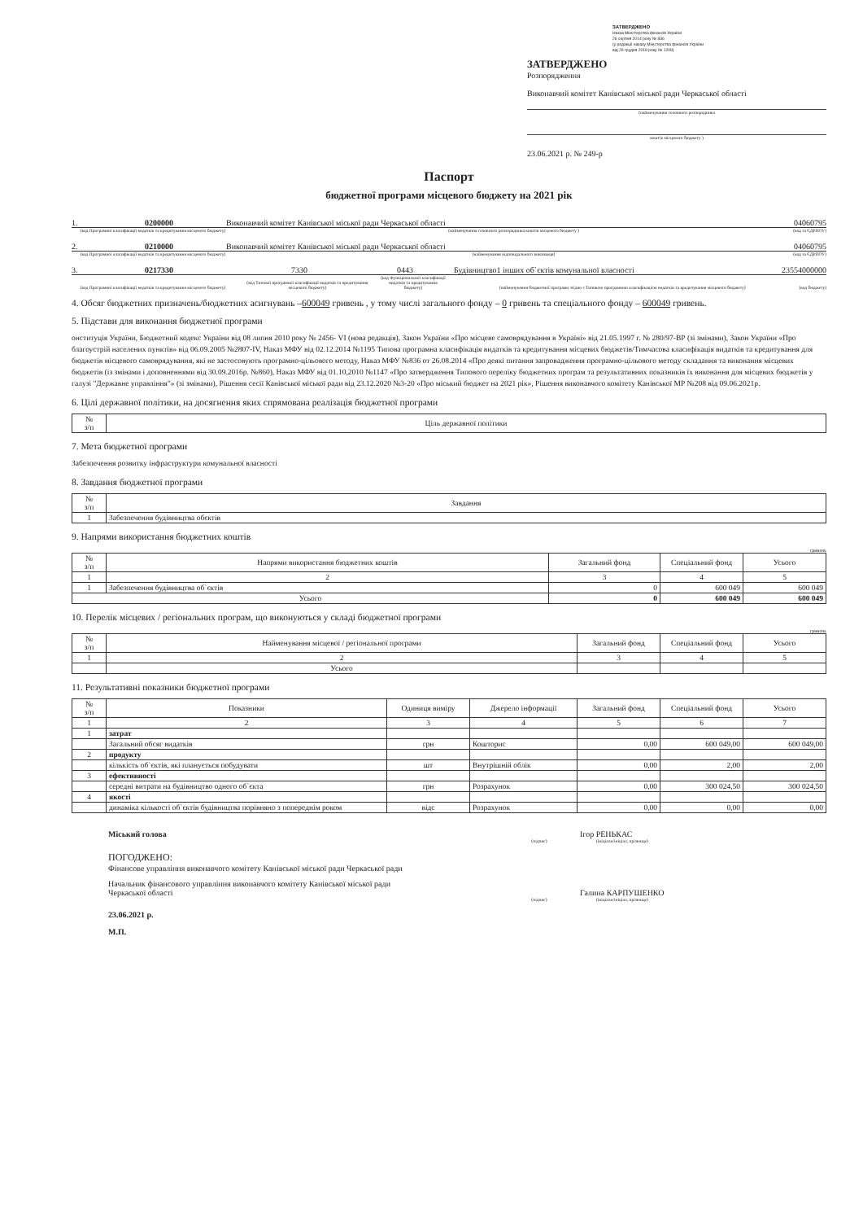ЗАТВЕРДЖЕНО
Наказ Міністерства фінансів України
26 серпня 2014 року № 836
(у редакції наказу Міністерства фінансів України
від 29 грудня 2018 року № 1209)
ЗАТВЕРДЖЕНО
Розпорядження
Виконавчий комітет Канівської міської ради Черкаської області
(найменування головного розпорядника
коштів місцевого бюджету )
23.06.2021 р. № 249-р
Паспорт
бюджетної програми місцевого бюджету на 2021 рік
1. 0200000 Виконавчий комітет Канівської міської ради Черкаської області 04060795
(код Програмної класифікації видатків та кредитування місцевого бюджету) (найменування головного розпорядника коштів місцевого бюджету ) (код за ЄДРПОУ)
2. 0210000 Виконавчий комітет Канівської міської ради Черкаської області 04060795
(код Програмної класифікації видатків та кредитування місцевого бюджету) (найменування відповідального виконавця) (код за ЄДРПОУ)
3. 0217330 7330 0443 Будівництво1 інших об`єктів комунальної власності 23554000000
(код Програмної класифікації видатків та кредитування місцевого бюджету) (код Типової програмної класифікації видатків та кредитування місцевого бюджету) (код Функціональної класифікації видатків та кредитування бюджету) (найменування бюджетної програми згідно з Типовою програмною класифікацією видатків та кредитування місцевого бюджету) (код бюджету)
4. Обсяг бюджетних призначень/бюджетних асигнувань –600049 гривень , у тому числі загального фонду – 0 гривень та спеціального фонду – 600049 гривень.
5. Підстави для виконання бюджетної програми
онституція України, Бюджетний кодекс України від 08 липня 2010 року № 2456- VI (нова редакція), Закон України «Про місцеве самоврядування в Україні» від 21.05.1997 г. № 280/97-ВР (зі змінами), Закон України «Про благоустрій населених пунктів» від 06.09.2005 №2807-IV, Наказ МФУ від 02.12.2014 №1195 Типова програмна класифікація видатків та кредитування місцевих бюджетів/Тимчасова класифікація видатків та кредитування для бюджетів місцевого самоврядування, які не застосовують програмно-цільового методу, Наказ МФУ №836 от 26.08.2014 «Про деякі питання запровадження програмно-цільового методу складання та виконання місцевих бюджетів (із змінами і доповненнями від 30.09.2016р. №860), Наказ МФУ від 01.10,2010 №1147 «Про затвердження Типового переліку бюджетних програм та результативних показників їх виконання для місцевих бюджетів у галузі "Державне управління"» (зі змінами), Рішення сесії Канівської міської ради від 23.12.2020 №3-20 «Про міський бюджет на 2021 рік», Рішення виконавчого комітету Канівської МР №208 від 09.06.2021р.
6. Цілі державної політики, на досягнення яких спрямована реалізація бюджетної програми
| № з/п | Ціль державної політики |
| --- | --- |
7. Мета бюджетної програми
Забезпечення розвитку інфраструктури комунальної власності
8. Завдання бюджетної програми
| № з/п | Завдання |
| --- | --- |
| 1 | Забезпечення будівництва обєктів |
9. Напрями використання бюджетних коштів
гривень
| № з/п | Напрями використання бюджетних коштів | Загальний фонд | Спеціальний фонд | Усього |
| --- | --- | --- | --- | --- |
| 1 | 2 | 3 | 4 | 5 |
| 1 | Забезпечення будівництва об`єктів | 0 | 600 049 | 600 049 |
| Усього | | 0 | 600 049 | 600 049 |
10. Перелік місцевих / регіональних програм, що виконуються у складі бюджетної програми
гривень
| № з/п | Найменування місцевої / регіональної програми | Загальний фонд | Спеціальний фонд | Усього |
| --- | --- | --- | --- | --- |
| 1 | 2 | 3 | 4 | 5 |
| | Усього | | | |
11. Результативні показники бюджетної програми
| № з/п | Показники | Одиниця виміру | Джерело інформації | Загальний фонд | Спеціальний фонд | Усього |
| --- | --- | --- | --- | --- | --- | --- |
| 1 | 2 | 3 | 4 | 5 | 6 | 7 |
| 1 | затрат | | | | | |
| | Загальний обсяг видатків | грн | Кошторис | 0,00 | 600 049,00 | 600 049,00 |
| 2 | продукту | | | | | |
| | кількість об`єктів, які планується побудувати | шт | Внутрішній облік | 0,00 | 2,00 | 2,00 |
| 3 | ефективності | | | | | |
| | середні витрати на будівництво одного об`єкта | грн | Розрахунок | 0,00 | 300 024,50 | 300 024,50 |
| 4 | якості | | | | | |
| | динаміка кількості об`єктів будівництва порівняно з попереднім роком | відс | Розрахунок | 0,00 | 0,00 | 0,00 |
Міський голова Ігор РЕНЬКАС
(підпис) (ініціали/ініціал, прізвище)
ПОГОДЖЕНО:
Фінансове управління виконавчого комітету Канівської міської ради Черкаської ради
Начальник фінансового управління виконавчого комітету Канівської міської ради
Черкаської області Галина КАРПУШЕНКО
(підпис) (ініціали/ініціал, прізвище)
23.06.2021 р.
М.П.